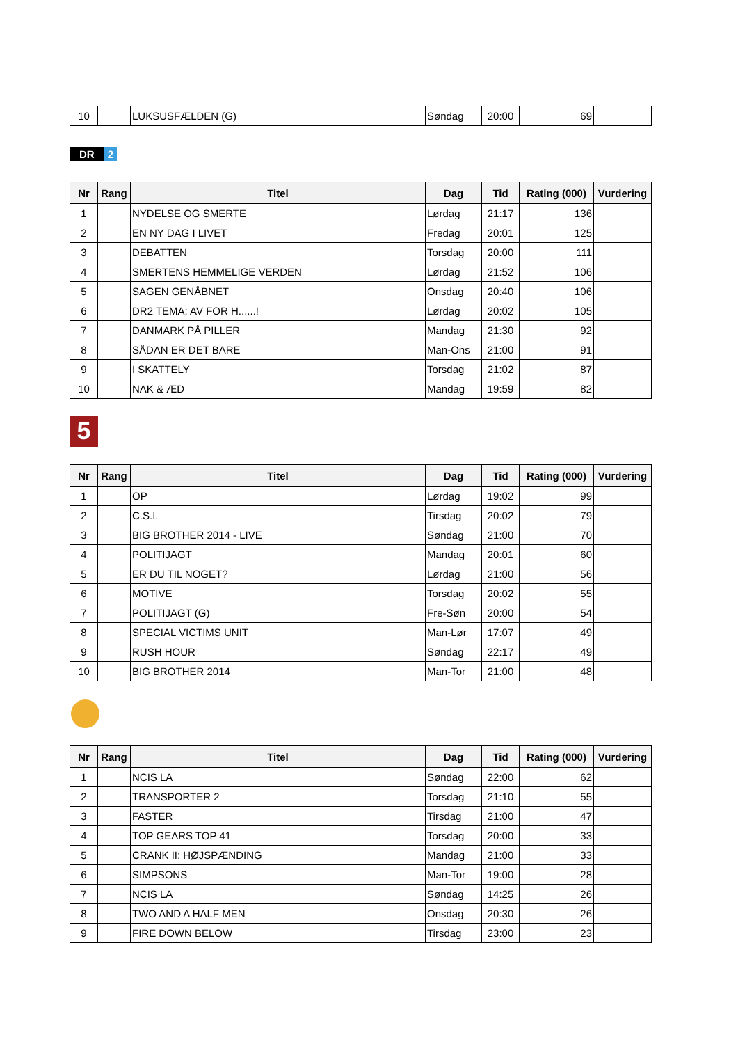| 10 | | LUKSUSFÆLDEN (G) | Søndag | 20:00 | 69 | |
DR 2
| Nr | Rang | Titel | Dag | Tid | Rating (000) | Vurdering |
| --- | --- | --- | --- | --- | --- | --- |
| 1 | | NYDELSE OG SMERTE | Lørdag | 21:17 | 136 | |
| 2 | | EN NY DAG I LIVET | Fredag | 20:01 | 125 | |
| 3 | | DEBATTEN | Torsdag | 20:00 | 111 | |
| 4 | | SMERTENS HEMMELIGE VERDEN | Lørdag | 21:52 | 106 | |
| 5 | | SAGEN GENÅBNET | Onsdag | 20:40 | 106 | |
| 6 | | DR2 TEMA: AV FOR H......! | Lørdag | 20:02 | 105 | |
| 7 | | DANMARK PÅ PILLER | Mandag | 21:30 | 92 | |
| 8 | | SÅDAN ER DET BARE | Man-Ons | 21:00 | 91 | |
| 9 | | I SKATTELY | Torsdag | 21:02 | 87 | |
| 10 | | NAK & ÆD | Mandag | 19:59 | 82 | |
5
| Nr | Rang | Titel | Dag | Tid | Rating (000) | Vurdering |
| --- | --- | --- | --- | --- | --- | --- |
| 1 | | OP | Lørdag | 19:02 | 99 | |
| 2 | | C.S.I. | Tirsdag | 20:02 | 79 | |
| 3 | | BIG BROTHER 2014 - LIVE | Søndag | 21:00 | 70 | |
| 4 | | POLITIJAGT | Mandag | 20:01 | 60 | |
| 5 | | ER DU TIL NOGET? | Lørdag | 21:00 | 56 | |
| 6 | | MOTIVE | Torsdag | 20:02 | 55 | |
| 7 | | POLITIJAGT (G) | Fre-Søn | 20:00 | 54 | |
| 8 | | SPECIAL VICTIMS UNIT | Man-Lør | 17:07 | 49 | |
| 9 | | RUSH HOUR | Søndag | 22:17 | 49 | |
| 10 | | BIG BROTHER 2014 | Man-Tor | 21:00 | 48 | |
| Nr | Rang | Titel | Dag | Tid | Rating (000) | Vurdering |
| --- | --- | --- | --- | --- | --- | --- |
| 1 | | NCIS LA | Søndag | 22:00 | 62 | |
| 2 | | TRANSPORTER 2 | Torsdag | 21:10 | 55 | |
| 3 | | FASTER | Tirsdag | 21:00 | 47 | |
| 4 | | TOP GEARS TOP 41 | Torsdag | 20:00 | 33 | |
| 5 | | CRANK II: HØJSPÆNDING | Mandag | 21:00 | 33 | |
| 6 | | SIMPSONS | Man-Tor | 19:00 | 28 | |
| 7 | | NCIS LA | Søndag | 14:25 | 26 | |
| 8 | | TWO AND A HALF MEN | Onsdag | 20:30 | 26 | |
| 9 | | FIRE DOWN BELOW | Tirsdag | 23:00 | 23 | |